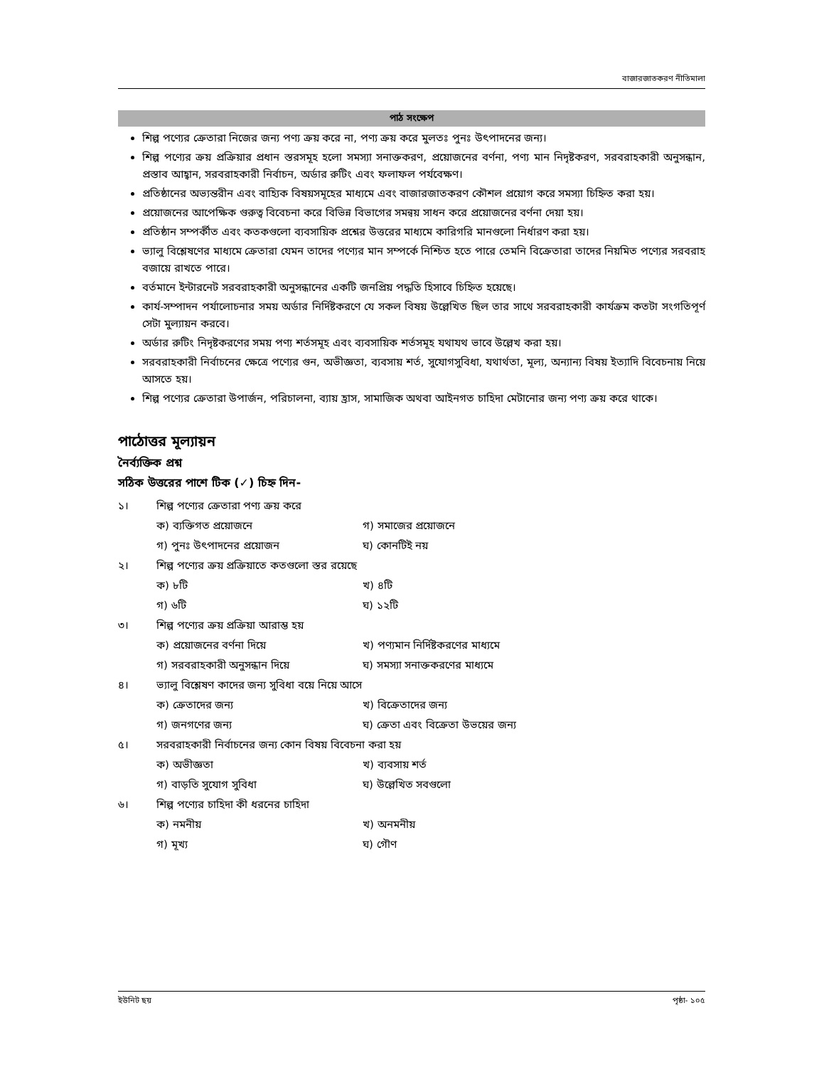বাজারজাতকরণ নীতিমালা
পাঠ সংক্ষেপ
শিল্প পণ্যের ক্রেতারা নিজের জন্য পণ্য ক্রয় করে না, পণ্য ক্রয় করে মুলতঃ পুনঃ উৎপাদনের জন্য।
শিল্প পণ্যের ক্রয় প্রক্রিয়ার প্রধান স্তরসমূহ হলো সমস্যা সনাক্তকরণ, প্রয়োজনের বর্ণনা, পণ্য মান নিদৃষ্টকরণ, সরবরাহকারী অনুসন্ধান, প্রস্তাব আহ্বান, সরবরাহকারী নির্বাচন, অর্ডার রুটিং এবং ফলাফল পর্যবেক্ষণ।
প্রতিষ্ঠানের অভ্যন্তরীন এবং বাহ্যিক বিষয়সমূহের মাধ্যমে এবং বাজারজাতকরণ কৌশল প্রয়োগ করে সমস্যা চিহ্নিত করা হয়।
প্রয়োজনের আপেক্ষিক গুরুত্ব বিবেচনা করে বিভিন্ন বিভাগের সমন্বয় সাধন করে প্রয়োজনের বর্ণনা দেয়া হয়।
প্রতিষ্ঠান সম্পর্কীত এবং কতকগুলো ব্যবসায়িক প্রশ্নের উত্তরের মাধ্যমে কারিগরি মানগুলো নির্ধারণ করা হয়।
ভ্যালু বিশ্লেষণের মাধ্যমে ক্রেতারা যেমন তাদের পণ্যের মান সম্পর্কে নিশ্চিত হতে পারে তেমনি বিক্রেতারা তাদের নিয়মিত পণ্যের সরবরাহ বজায়ে রাখতে পারে।
বর্তমানে ইন্টারনেট সরবরাহকারী অনুসন্ধানের একটি জনপ্রিয় পদ্ধতি হিসাবে চিহ্নিত হয়েছে।
কার্য-সম্পাদন পর্যালোচনার সময় অর্ডার নির্দিষ্টকরণে যে সকল বিষয় উল্লেখিত ছিল তার সাথে সরবরাহকারী কার্যক্রম কতটা সংগতিপূর্ণ সেটা মুল্যায়ন করবে।
অর্ডার রুটিং নিদৃষ্টকরণের সময় পণ্য শর্তসমূহ এবং ব্যবসায়িক শর্তসমূহ যথাযথ ভাবে উল্লেখ করা হয়।
সরবরাহকারী নির্বাচনের ক্ষেত্রে পণ্যের গুন, অভীজ্ঞতা, ব্যবসায় শর্ত, সুযোগসুবিধা, যথার্থতা, মূল্য, অন্যান্য বিষয় ইত্যাদি বিবেচনায় নিয়ে আসতে হয়।
শিল্প পণ্যের ক্রেতারা উপার্জন, পরিচালনা, ব্যায় হ্রাস, সামাজিক অথবা আইনগত চাহিদা মেটানোর জন্য পণ্য ক্রয় করে থাকে।
পাঠোত্তর মূল্যায়ন
নৈর্ব্যক্তিক প্রশ্ন
সঠিক উত্তরের পাশে টিক (✓) চিহ্ন দিন-
১। শিল্প পণ্যের ক্রেতারা পণ্য ক্রয় করে
ক) ব্যক্তিগত প্রয়োজনে গ) সমাজের প্রয়োজনে
গ) পুনঃ উৎপাদনের প্রয়োজন ঘ) কোনটিই নয়
২। শিল্প পণ্যের ক্রয় প্রক্রিয়াতে কতগুলো স্তর রয়েছে
ক) ৮টি খ) ৪টি
গ) ৬টি ঘ) ১২টি
৩। শিল্প পণ্যের ক্রয় প্রক্রিয়া আরাম্ভ হয়
ক) প্রয়োজনের বর্ণনা দিয়ে খ) পণ্যমান নির্দিষ্টকরণের মাধ্যমে
গ) সরবরাহকারী অনুসন্ধান দিয়ে ঘ) সমস্যা সনাক্তকরণের মাধ্যমে
৪। ভ্যালু বিশ্লেষণ কাদের জন্য সুবিধা বয়ে নিয়ে আসে
ক) ক্রেতাদের জন্য খ) বিক্রেতাদের জন্য
গ) জনগণের জন্য ঘ) ক্রেতা এবং বিক্রেতা উভয়ের জন্য
৫। সরবরাহকারী নির্বাচনের জন্য কোন বিষয় বিবেচনা করা হয়
ক) অভীজ্ঞতা খ) ব্যবসায় শর্ত
গ) বাড়তি সুযোগ সুবিধা ঘ) উল্লেখিত সবগুলো
৬। শিল্প পণ্যের চাহিদা কী ধরনের চাহিদা
ক) নমনীয় খ) অনমনীয়
গ) মূখ্য ঘ) গৌণ
ইউনিট ছয় পৃষ্ঠা- ১০৫